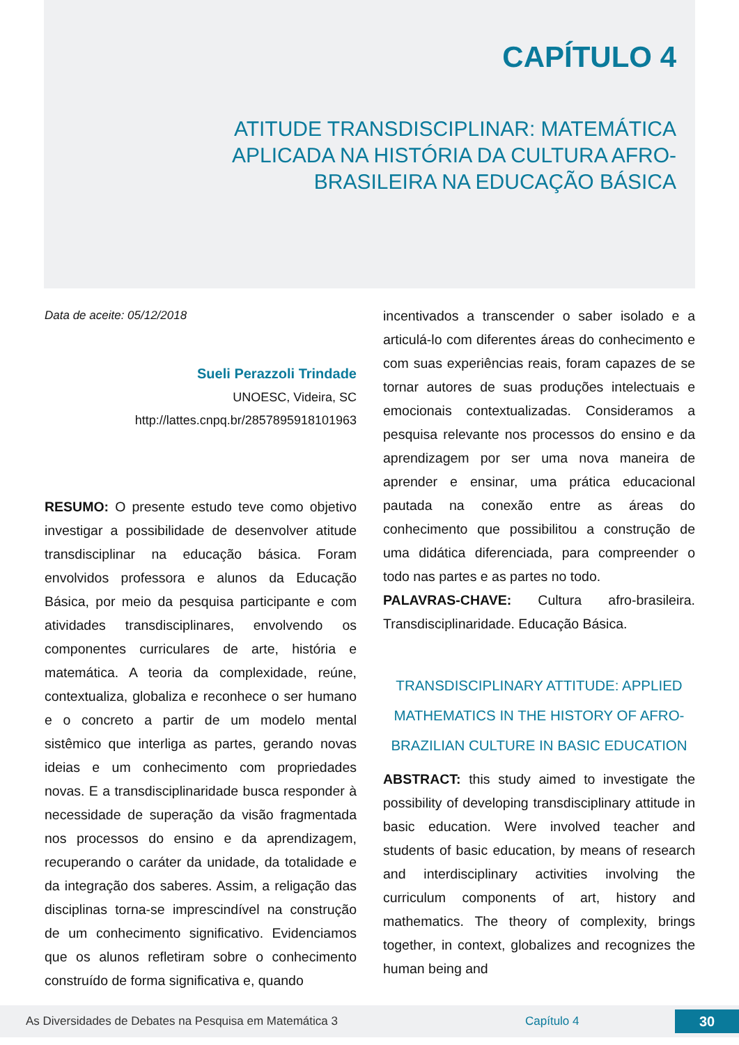CAPÍTULO 4
ATITUDE TRANSDISCIPLINAR: MATEMÁTICA APLICADA NA HISTÓRIA DA CULTURA AFRO-BRASILEIRA NA EDUCAÇÃO BÁSICA
Data de aceite: 05/12/2018
Sueli Perazzoli Trindade
UNOESC, Videira, SC
http://lattes.cnpq.br/2857895918101963
RESUMO: O presente estudo teve como objetivo investigar a possibilidade de desenvolver atitude transdisciplinar na educação básica. Foram envolvidos professora e alunos da Educação Básica, por meio da pesquisa participante e com atividades transdisciplinares, envolvendo os componentes curriculares de arte, história e matemática. A teoria da complexidade, reúne, contextualiza, globaliza e reconhece o ser humano e o concreto a partir de um modelo mental sistêmico que interliga as partes, gerando novas ideias e um conhecimento com propriedades novas. E a transdisciplinaridade busca responder à necessidade de superação da visão fragmentada nos processos do ensino e da aprendizagem, recuperando o caráter da unidade, da totalidade e da integração dos saberes. Assim, a religação das disciplinas torna-se imprescindível na construção de um conhecimento significativo. Evidenciamos que os alunos refletiram sobre o conhecimento construído de forma significativa e, quando
incentivados a transcender o saber isolado e a articulá-lo com diferentes áreas do conhecimento e com suas experiências reais, foram capazes de se tornar autores de suas produções intelectuais e emocionais contextualizadas. Consideramos a pesquisa relevante nos processos do ensino e da aprendizagem por ser uma nova maneira de aprender e ensinar, uma prática educacional pautada na conexão entre as áreas do conhecimento que possibilitou a construção de uma didática diferenciada, para compreender o todo nas partes e as partes no todo.
PALAVRAS-CHAVE: Cultura afro-brasileira. Transdisciplinaridade. Educação Básica.
TRANSDISCIPLINARY ATTITUDE: APPLIED MATHEMATICS IN THE HISTORY OF AFRO-BRAZILIAN CULTURE IN BASIC EDUCATION
ABSTRACT: this study aimed to investigate the possibility of developing transdisciplinary attitude in basic education. Were involved teacher and students of basic education, by means of research and interdisciplinary activities involving the curriculum components of art, history and mathematics. The theory of complexity, brings together, in context, globalizes and recognizes the human being and
As Diversidades de Debates na Pesquisa em Matemática 3 Capítulo 4 30